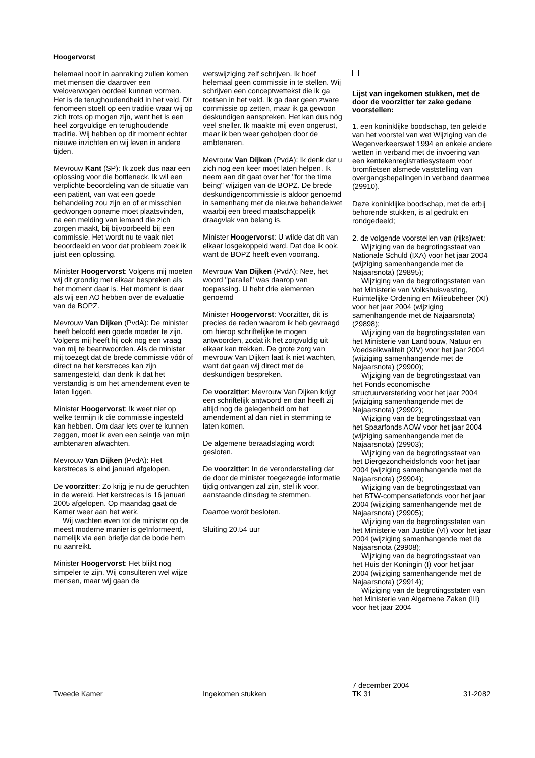Hoogervorst
helemaal nooit in aanraking zullen komen met mensen die daarover een weloverwogen oordeel kunnen vormen. Het is de terughoudendheid in het veld. Dit fenomeen stoelt op een traditie waar wij op zich trots op mogen zijn, want het is een heel zorgvuldige en terughoudende traditie. Wij hebben op dit moment echter nieuwe inzichten en wij leven in andere tijden.
Mevrouw Kant (SP): Ik zoek dus naar een oplossing voor die bottleneck. Ik wil een verplichte beoordeling van de situatie van een patiënt, van wat een goede behandeling zou zijn en of er misschien gedwongen opname moet plaatsvinden, na een melding van iemand die zich zorgen maakt, bij bijvoorbeeld bij een commissie. Het wordt nu te vaak niet beoordeeld en voor dat probleem zoek ik juist een oplossing.
Minister Hoogervorst: Volgens mij moeten wij dit grondig met elkaar bespreken als het moment daar is. Het moment is daar als wij een AO hebben over de evaluatie van de BOPZ.
Mevrouw Van Dijken (PvdA): De minister heeft beloofd een goede moeder te zijn. Volgens mij heeft hij ook nog een vraag van mij te beantwoorden. Als de minister mij toezegt dat de brede commissie vóór of direct na het kerstreces kan zijn samengesteld, dan denk ik dat het verstandig is om het amendement even te laten liggen.
Minister Hoogervorst: Ik weet niet op welke termijn ik die commissie ingesteld kan hebben. Om daar iets over te kunnen zeggen, moet ik even een seintje van mijn ambtenaren afwachten.
Mevrouw Van Dijken (PvdA): Het kerstreces is eind januari afgelopen.
De voorzitter: Zo krijg je nu de geruchten in de wereld. Het kerstreces is 16 januari 2005 afgelopen. Op maandag gaat de Kamer weer aan het werk.
Wij wachten even tot de minister op de meest moderne manier is geïnformeerd, namelijk via een briefje dat de bode hem nu aanreikt.
Minister Hoogervorst: Het blijkt nog simpeler te zijn. Wij consulteren wel wijze mensen, maar wij gaan de
wetswijziging zelf schrijven. Ik hoef helemaal geen commissie in te stellen. Wij schrijven een conceptwettekst die ik ga toetsen in het veld. Ik ga daar geen zware commissie op zetten, maar ik ga gewoon deskundigen aanspreken. Het kan dus nóg veel sneller. Ik maakte mij even ongerust, maar ik ben weer geholpen door de ambtenaren.
Mevrouw Van Dijken (PvdA): Ik denk dat u zich nog een keer moet laten helpen. Ik neem aan dit gaat over het ''for the time being'' wijzigen van de BOPZ. De brede deskundigencommissie is aldoor genoemd in samenhang met de nieuwe behandelwet waarbij een breed maatschappelijk draagvlak van belang is.
Minister Hoogervorst: U wilde dat dit van elkaar losgekoppeld werd. Dat doe ik ook, want de BOPZ heeft even voorrang.
Mevrouw Van Dijken (PvdA): Nee, het woord ''parallel'' was daarop van toepassing. U hebt drie elementen genoemd
Minister Hoogervorst: Voorzitter, dit is precies de reden waarom ik heb gevraagd om hierop schriftelijke te mogen antwoorden, zodat ik het zorgvuldig uit elkaar kan trekken. De grote zorg van mevrouw Van Dijken laat ik niet wachten, want dat gaan wij direct met de deskundigen bespreken.
De voorzitter: Mevrouw Van Dijken krijgt een schriftelijk antwoord en dan heeft zij altijd nog de gelegenheid om het amendement al dan niet in stemming te laten komen.
De algemene beraadslaging wordt gesloten.
De voorzitter: In de veronderstelling dat de door de minister toegezegde informatie tijdig ontvangen zal zijn, stel ik voor, aanstaande dinsdag te stemmen.
Daartoe wordt besloten.
Sluiting 20.54 uur
Lijst van ingekomen stukken, met de door de voorzitter ter zake gedane voorstellen:
1. een koninklijke boodschap, ten geleide van het voorstel van wet Wijziging van de Wegenverkeerswet 1994 en enkele andere wetten in verband met de invoering van een kentekenregistratiesysteem voor bromfietsen alsmede vaststelling van overgangsbepalingen in verband daarmee (29910).
Deze koninklijke boodschap, met de erbij behorende stukken, is al gedrukt en rondgedeeld;
2. de volgende voorstellen van (rijks)wet:
Wijziging van de begrotingsstaat van Nationale Schuld (IXA) voor het jaar 2004 (wijziging samenhangende met de Najaarsnota) (29895);
Wijziging van de begrotingsstaten van het Ministerie van Volkshuisvesting, Ruimtelijke Ordening en Milieubeheer (XI) voor het jaar 2004 (wijziging samenhangende met de Najaarsnota) (29898);
Wijziging van de begrotingsstaten van het Ministerie van Landbouw, Natuur en Voedselkwaliteit (XIV) voor het jaar 2004 (wijziging samenhangende met de Najaarsnota) (29900);
Wijziging van de begrotingsstaat van het Fonds economische structuurversterking voor het jaar 2004 (wijziging samenhangende met de Najaarsnota) (29902);
Wijziging van de begrotingsstaat van het Spaarfonds AOW voor het jaar 2004 (wijziging samenhangende met de Najaarsnota) (29903);
Wijziging van de begrotingsstaat van het Diergezondheidsfonds voor het jaar 2004 (wijziging samenhangende met de Najaarsnota) (29904);
Wijziging van de begrotingsstaat van het BTW-compensatiefonds voor het jaar 2004 (wijziging samenhangende met de Najaarsnota) (29905);
Wijziging van de begrotingsstaten van het Ministerie van Justitie (VI) voor het jaar 2004 (wijziging samenhangende met de Najaarsnota (29908);
Wijziging van de begrotingsstaat van het Huis der Koningin (I) voor het jaar 2004 (wijziging samenhangende met de Najaarsnota) (29914);
Wijziging van de begrotingsstaten van het Ministerie van Algemene Zaken (III) voor het jaar 2004
Tweede Kamer Ingekomen stukken
7 december 2004
TK 31
31-2082